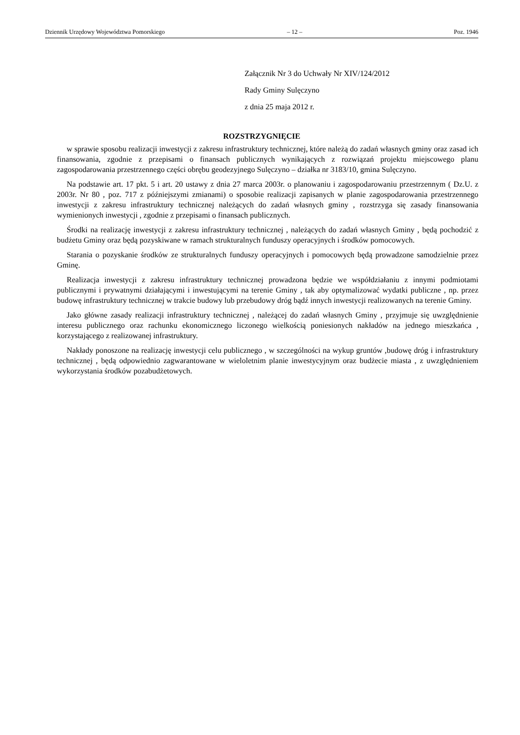Dziennik Urzędowy Województwa Pomorskiego – 12 – Poz. 1946
Załącznik Nr 3 do Uchwały Nr XIV/124/2012
Rady Gminy Sulęczyno
z dnia 25 maja 2012 r.
ROZSTRZYGNIĘCIE
w sprawie sposobu realizacji inwestycji z zakresu infrastruktury technicznej, które należą do zadań własnych gminy oraz zasad ich finansowania, zgodnie z przepisami o finansach publicznych wynikających z rozwiązań projektu miejscowego planu zagospodarowania przestrzennego części obrębu geodezyjnego Sulęczyno – działka nr 3183/10, gmina Sulęczyno.
Na podstawie art. 17 pkt. 5 i art. 20 ustawy z dnia 27 marca 2003r. o planowaniu i zagospodarowaniu przestrzennym ( Dz.U. z 2003r. Nr 80 , poz. 717 z późniejszymi zmianami) o sposobie realizacji zapisanych w planie zagospodarowania przestrzennego inwestycji z zakresu infrastruktury technicznej należących do zadań własnych gminy , rozstrzyga się zasady finansowania wymienionych inwestycji , zgodnie z przepisami o finansach publicznych.
Środki na realizację inwestycji z zakresu infrastruktury technicznej , należących do zadań własnych Gminy , będą pochodzić z budżetu Gminy oraz będą pozyskiwane w ramach strukturalnych funduszy operacyjnych i środków pomocowych.
Starania o pozyskanie środków ze strukturalnych funduszy operacyjnych i pomocowych będą prowadzone samodzielnie przez Gminę.
Realizacja inwestycji z zakresu infrastruktury technicznej prowadzona będzie we współdziałaniu z innymi podmiotami publicznymi i prywatnymi działającymi i inwestującymi na terenie Gminy , tak aby optymalizować wydatki publiczne , np. przez budowę infrastruktury technicznej w trakcie budowy lub przebudowy dróg bądź innych inwestycji realizowanych na terenie Gminy.
Jako główne zasady realizacji infrastruktury technicznej , należącej do zadań własnych Gminy , przyjmuje się uwzględnienie interesu publicznego oraz rachunku ekonomicznego liczonego wielkością poniesionych nakładów na jednego mieszkańca , korzystającego z realizowanej infrastruktury.
Nakłady ponoszone na realizację inwestycji celu publicznego , w szczególności na wykup gruntów ,budowę dróg i infrastruktury technicznej , będą odpowiednio zagwarantowane w wieloletnim planie inwestycyjnym oraz budżecie miasta , z uwzględnieniem wykorzystania środków pozabudżetowych.